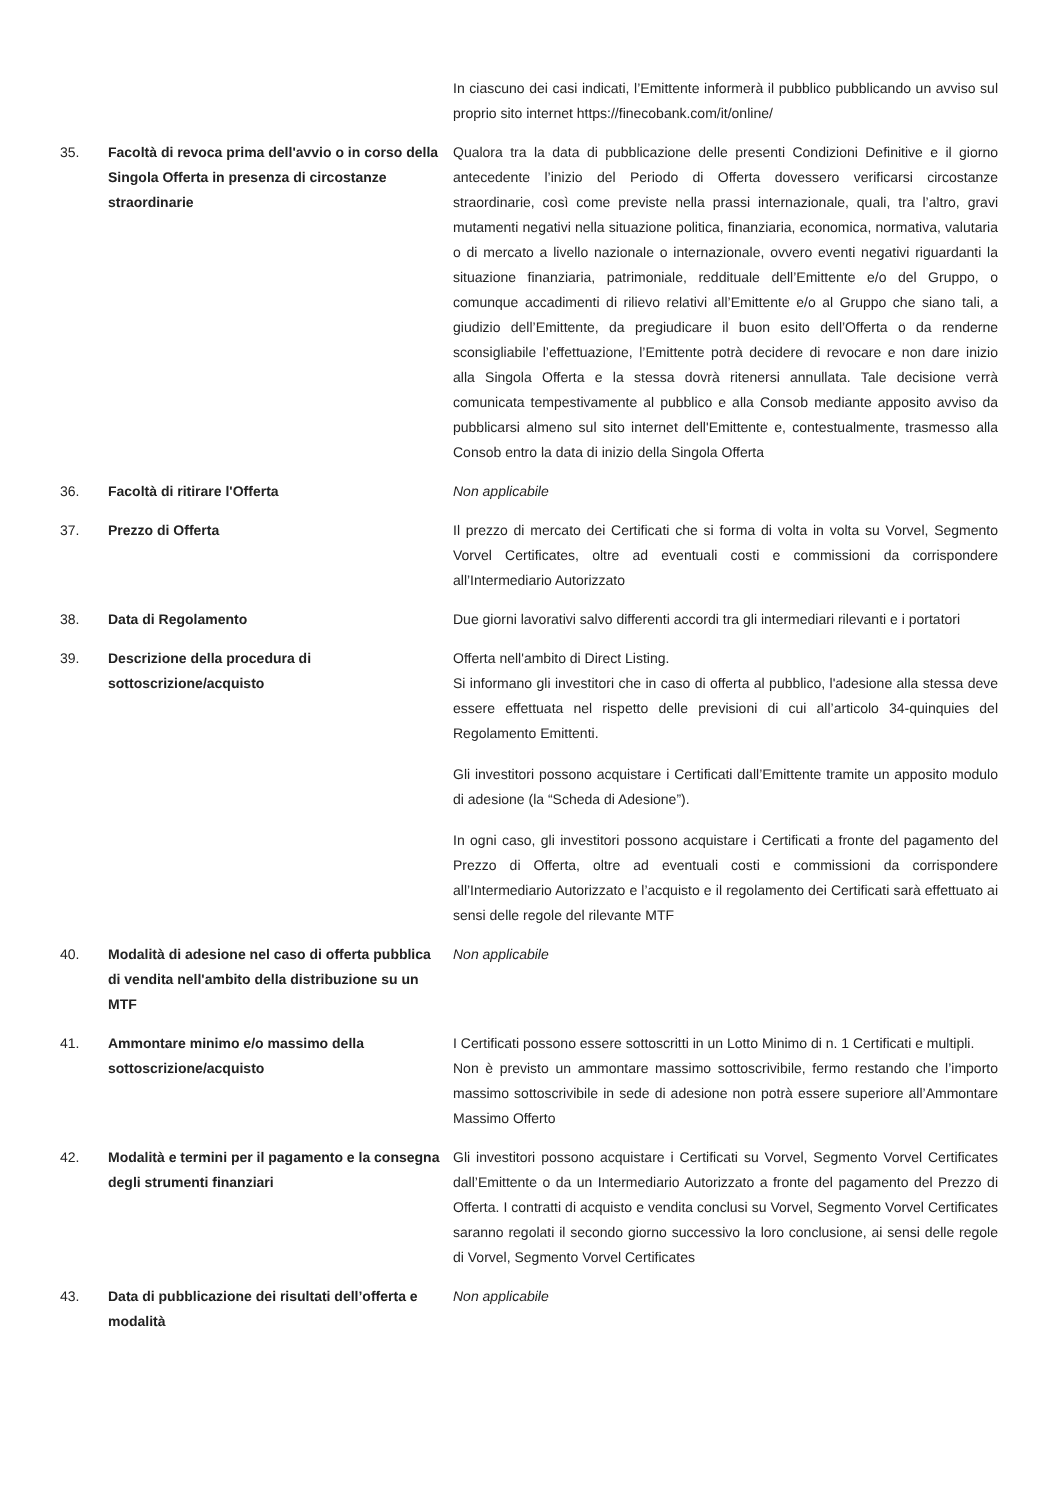| | | In ciascuno dei casi indicati, l’Emittente informerà il pubblico pubblicando un avviso sul proprio sito internet https://finecobank.com/it/online/ |
| 35. | Facoltà di revoca prima dell'avvio o in corso della Singola Offerta in presenza di circostanze straordinarie | Qualora tra la data di pubblicazione delle presenti Condizioni Definitive e il giorno antecedente l’inizio del Periodo di Offerta dovessero verificarsi circostanze straordinarie, così come previste nella prassi internazionale, quali, tra l’altro, gravi mutamenti negativi nella situazione politica, finanziaria, economica, normativa, valutaria o di mercato a livello nazionale o internazionale, ovvero eventi negativi riguardanti la situazione finanziaria, patrimoniale, reddituale dell’Emittente e/o del Gruppo, o comunque accadimenti di rilievo relativi all’Emittente e/o al Gruppo che siano tali, a giudizio dell’Emittente, da pregiudicare il buon esito dell’Offerta o da renderne sconsigliabile l’effettuazione, l’Emittente potrà decidere di revocare e non dare inizio alla Singola Offerta e la stessa dovrà ritenersi annullata. Tale decisione verrà comunicata tempestivamente al pubblico e alla Consob mediante apposito avviso da pubblicarsi almeno sul sito internet dell'Emittente e, contestualmente, trasmesso alla Consob entro la data di inizio della Singola Offerta |
| 36. | Facoltà di ritirare l'Offerta | Non applicabile |
| 37. | Prezzo di Offerta | Il prezzo di mercato dei Certificati che si forma di volta in volta su Vorvel, Segmento Vorvel Certificates, oltre ad eventuali costi e commissioni da corrispondere all’Intermediario Autorizzato |
| 38. | Data di Regolamento | Due giorni lavorativi salvo differenti accordi tra gli intermediari rilevanti e i portatori |
| 39. | Descrizione della procedura di sottoscrizione/acquisto | Offerta nell'ambito di Direct Listing. Si informano gli investitori che in caso di offerta al pubblico, l'adesione alla stessa deve essere effettuata nel rispetto delle previsioni di cui all’articolo 34-quinquies del Regolamento Emittenti. Gli investitori possono acquistare i Certificati dall’Emittente tramite un apposito modulo di adesione (la “Scheda di Adesione”). In ogni caso, gli investitori possono acquistare i Certificati a fronte del pagamento del Prezzo di Offerta, oltre ad eventuali costi e commissioni da corrispondere all’Intermediario Autorizzato e l’acquisto e il regolamento dei Certificati sarà effettuato ai sensi delle regole del rilevante MTF |
| 40. | Modalità di adesione nel caso di offerta pubblica di vendita nell'ambito della distribuzione su un MTF | Non applicabile |
| 41. | Ammontare minimo e/o massimo della sottoscrizione/acquisto | I Certificati possono essere sottoscritti in un Lotto Minimo di n. 1 Certificati e multipli. Non è previsto un ammontare massimo sottoscrivibile, fermo restando che l’importo massimo sottoscrivibile in sede di adesione non potrà essere superiore all’Ammontare Massimo Offerto |
| 42. | Modalità e termini per il pagamento e la consegna degli strumenti finanziari | Gli investitori possono acquistare i Certificati su Vorvel, Segmento Vorvel Certificates dall’Emittente o da un Intermediario Autorizzato a fronte del pagamento del Prezzo di Offerta. I contratti di acquisto e vendita conclusi su Vorvel, Segmento Vorvel Certificates saranno regolati il secondo giorno successivo la loro conclusione, ai sensi delle regole di Vorvel, Segmento Vorvel Certificates |
| 43. | Data di pubblicazione dei risultati dell’offerta e modalità | Non applicabile |